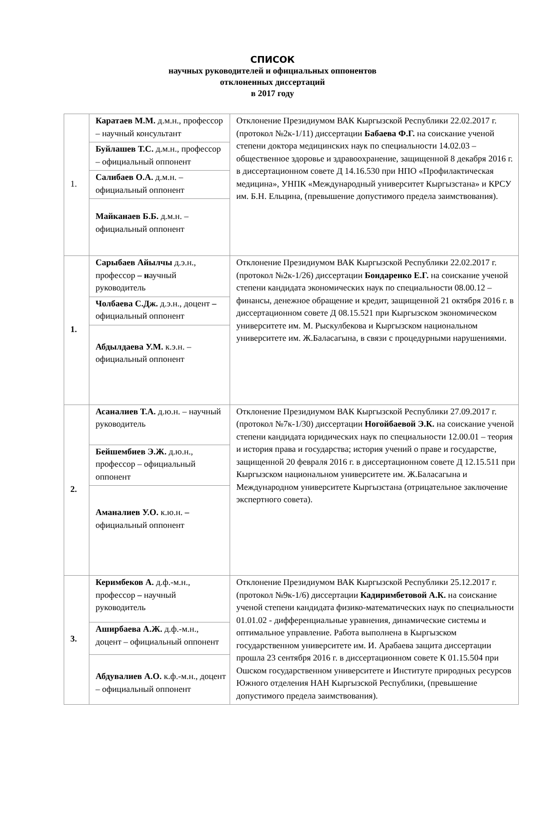СПИСОК
научных руководителей и официальных оппонентов
отклоненных диссертаций
в 2017 году
| 1. | Каратаев М.М. д.м.н., профессор – научный консультант | Отклонение Президиумом ВАК Кыргызской Республики 22.02.2017 г. (протокол №2к-1/11) диссертации Бабаева Ф.Г. на соискание ученой степени доктора медицинских наук по специальности 14.02.03 – общественное здоровье и здравоохранение, защищенной 8 декабря 2016 г. в диссертационном совете Д 14.16.530 при НПО «Профилактическая медицина», УНПК «Международный университет Кыргызстана» и КРСУ им. Б.Н. Ельцина, (превышение допустимого предела заимствования). |
| | Буйлашев Т.С. д.м.н., профессор – официальный оппонент | |
| | Салибаев О.А. д.м.н. – официальный оппонент | |
| | Майканаев Б.Б. д.м.н. – официальный оппонент | |
| 1. | Сарыбаев Айылчы д.э.н., профессор – н аучный руководитель | Отклонение Президиумом ВАК Кыргызской Республики 22.02.2017 г. (протокол №2к-1/26) диссертации Бондаренко Е.Г. на соискание ученой степени кандидата экономических наук по специальности 08.00.12 – финансы, денежное обращение и кредит, защищенной 21 октября 2016 г. в диссертационном совете Д 08.15.521 при Кыргызском экономическом университете им. М. Рыскулбекова и Кыргызском национальном университете им. Ж.Баласагына, в связи с процедурными нарушениями. |
| | Чолбаева С.Дж. д.э.н., доцент – официальный оппонент | |
| | Абдылдаева У.М. к.э.н. – официальный оппонент | |
| 2. | Асаналиев Т.А. д.ю.н. – научный руководитель | Отклонение Президиумом ВАК Кыргызской Республики 27.09.2017 г. (протокол №7к-1/30) диссертации Ногойбаевой Э.К. на соискание ученой степени кандидата юридических наук по специальности 12.00.01 – теория и история права и государства; история учений о праве и государстве, защищенной 20 февраля 2016 г. в диссертационном совете Д 12.15.511 при Кыргызском национальном университете им. Ж.Баласагына и Международном университете Кыргызстана (отрицательное заключение экспертного совета). |
| | Бейшембиев Э.Ж. д.ю.н., профессор – официальный оппонент | |
| | Аманалиев У.О. к.ю.н. – официальный оппонент | |
| 3. | Керимбеков А. д.ф.-м.н., профессор – научный руководитель | Отклонение Президиумом ВАК Кыргызской Республики 25.12.2017 г. (протокол №9к-1/6) диссертации Кадиримбетовой А.К. на соискание ученой степени кандидата физико-математических наук по специальности 01.01.02 - дифференциальные уравнения, динамические системы и оптимальное управление. Работа выполнена в Кыргызском государственном университете им. И. Арабаева защита диссертации прошла 23 сентября 2016 г. в диссертационном совете К 01.15.504 при Ошском государственном университете и Институте природных ресурсов Южного отделения НАН Кыргызской Республики, (превышение допустимого предела заимствования). |
| | Аширбаева А.Ж. д.ф.-м.н., доцент – официальный оппонент | |
| | Абдувалиев А.О. к.ф.-м.н., доцент – официальный оппонент | |